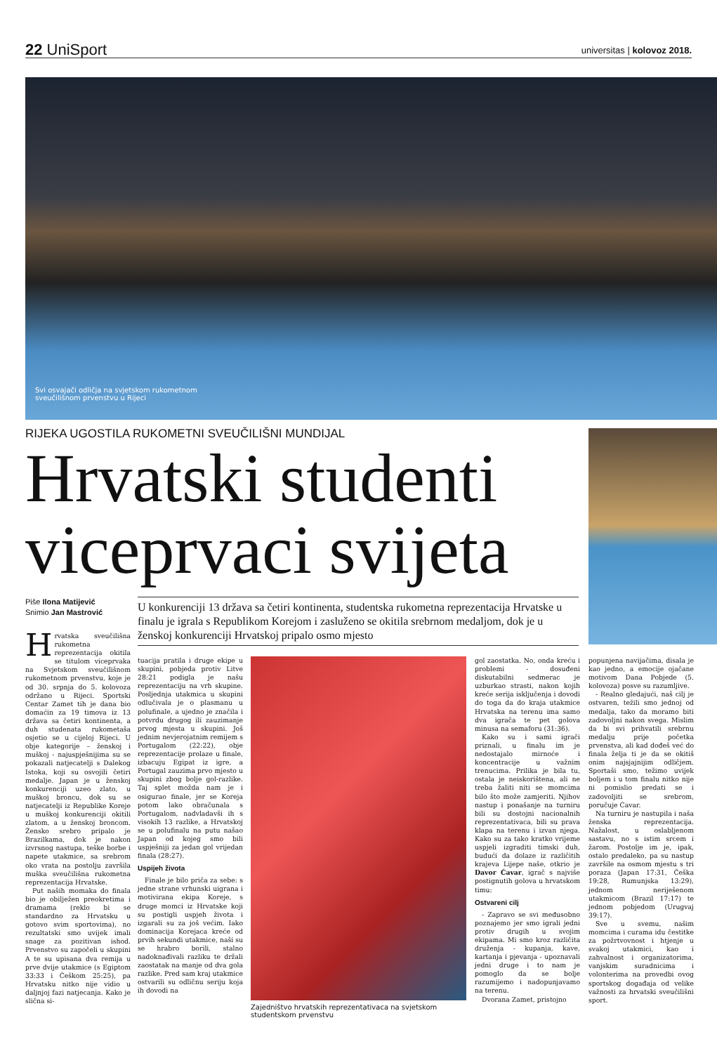22 UniSport
universitas | kolovoz 2018.
Svi osvajači odličja na svjetskom rukometnom sveučilišnom prvenstvu u Rijeci
RIJEKA UGOSTILA RUKOMETNI SVEUČILIŠNI MUNDIJAL
Hrvatski studenti viceprvaci svijeta
Piše Ilona Matijević
Snimio Jan Mastrović
U konkurenciji 13 država sa četiri kontinenta, studentska rukometna reprezentacija Hrvatske u finalu je igrala s Republikom Korejom i zasluženo se okitila srebrnom medaljom, dok je u ženskoj konkurenciji Hrvatskoj pripalo osmo mjesto
Hrvatska sveučilišna rukometna reprezentacija okitila se titulom viceprvaka na Svjetskom sveučilišnom rukometnom prvenstvu, koje je od 30. srpnja do 5. kolovoza održano u Rijeci. Sportski Centar Zamet tih je dana bio domaćin za 19 timova iz 13 država sa četiri kontinenta, a duh studenata rukometaša osjetio se u cijeloj Rijeci. U obje kategorije – ženskoj i muškoj - najuspješnijima su se pokazali natjecatelji s Dalekog Istoka, koji su osvojili četiri medalje. Japan je u ženskoj konkurenciji uzeo zlato, u muškoj broncu, dok su se natjecatelji iz Republike Koreje u muškoj konkurenciji okitili zlatom, a u ženskoj broncom. Žensko srebro pripalo je Brazilkama, dok je nakon izvrsnog nastupa, teške borbe i napete utakmice, sa srebrom oko vrata na postolju završila muška sveučilišna rukometna reprezentacija Hrvatske.
Put naših momaka do finala bio je obilježen preokretima i dramama (reklo bi se standardno za Hrvatsku u gotovo svim sportovima), no rezultatski smo uvijek imali snage za pozitivan ishod. Prvenstvo su započeli u skupini A te su upisana dva remija u prve dvije utakmice (s Egiptom 33:33 i Češkom 25:25), pa Hrvatsku nitko nije vidio u daljnjoj fazi natjecanja. Kako je slična si-
tuacija pratila i druge ekipe u skupini, pobjeda protiv Litve 28:21 podigla je našu reprezentaciju na vrh skupine. Posljednja utakmica u skupini odlučivala je o plasmanu u polufinale, a ujedno je značila i potvrdu drugog ili zauzimanje prvog mjesta u skupini. Još jednim nevjerojatnim remijem s Portugalom (22:22), obje reprezentacije prolaze u finale, izbacuju Egipat iz igre, a Portugal zauzima prvo mjesto u skupini zbog bolje gol-razlike. Taj splet možda nam je i osigurao finale, jer se Koreja potom lako obračunala s Portugalom, nadvladavši ih s visokih 13 razlike, a Hrvatskoj se u polufinalu na putu našao Japan od kojeg smo bili uspješniji za jedan gol vrijedan finala (28:27).
Uspijeh života
Finale je bilo priča za sebe: s jedne strane vrhunski uigrana i motivirana ekipa Koreje, s druge momci iz Hrvatske koji su postigli uspjeh života i izgarali su za još većim. Iako dominacija Korejaca kreće od prvih sekundi utakmice, naši su se hrabro borili, stalno nadoknađivali razliku te držali zaostatak na manje od dva gola razlike. Pred sam kraj utakmice ostvarili su odličnu seriju koja ih dovodi na
Zajedništvo hrvatskih reprezentativaca na svjetskom studentskom prvenstvu
gol zaostatka. No, onda kreću i problemi - dosuđeni diskutabilni sedmerac je uzburkao strasti, nakon kojih kreće serija isključenja i dovodi do toga da do kraja utakmice Hrvatska na terenu ima samo dva igrača te pet golova minusa na semaforu (31:36).
Kako su i sami igrači priznali, u finalu im je nedostajalo mirnoće i koncentracije u važnim trenucima. Prilika je bila tu, ostala je neiskorištena, ali ne treba žaliti niti se momcima bilo što može zamjeriti. Njihov nastup i ponašanje na turniru bili su dostojni nacionalnih reprezentativaca, bili su prava klapa na terenu i izvan njega. Kako su za tako kratko vrijeme uspjeli izgraditi timski duh, budući da dolaze iz različitih krajeva Lijepe naše, otkrio je Davor Ćavar, igrač s najviše postignutih golova u hrvatskom timu:
Ostvareni cilj
- Zapravo se svi međusobno poznajemo jer smo igrali jedni protiv drugih u svojim ekipama. Mi smo kroz različita druženja - kupanja, kave, kartanja i pjevanja - upoznavali jedni druge i to nam je pomoglo da se bolje razumijemo i nadopunjavamo na terenu.
Dvorana Zamet, pristojno
popunjena navijačima, disala je kao jedno, a emocije ojačane motivom Dana Pobjede (5. kolovoza) posve su razumljive.
- Realno gledajući, naš cilj je ostvaren, težili smo jednoj od medalja, tako da moramo biti zadovoljni nakon svega. Mislim da bi svi prihvatili srebrnu medalju prije početka prvenstva, ali kad dođeš već do finala želja ti je da se okitiš onim najsjajnijim odličjem. Sportaši smo, težimo uvijek boljem i u tom finalu nitko nije ni pomislio predati se i zadovoljiti se srebrom, poručuje Ćavar.
Na turniru je nastupila i naša ženska reprezentacija. Nažalost, u oslabljenom sastavu, no s istim srcem i žarom. Postolje im je, ipak, ostalo predaleko, pa su nastup završile na osmom mjestu s tri poraza (Japan 17:31, Češka 19:28, Rumunjska 13:29), jednom neriješenom utakmicom (Brazil 17:17) te jednom pobjedom (Urugvaj 39:17).
Sve u svemu, našim momcima i curama idu čestitke za požrtvovnost i htjenje u svakoj utakmici, kao i zahvalnost i organizatorima, vanjskim suradnicima i volonterima na provedbi ovog sportskog događaja od velike važnosti za hrvatski sveučilišni sport.